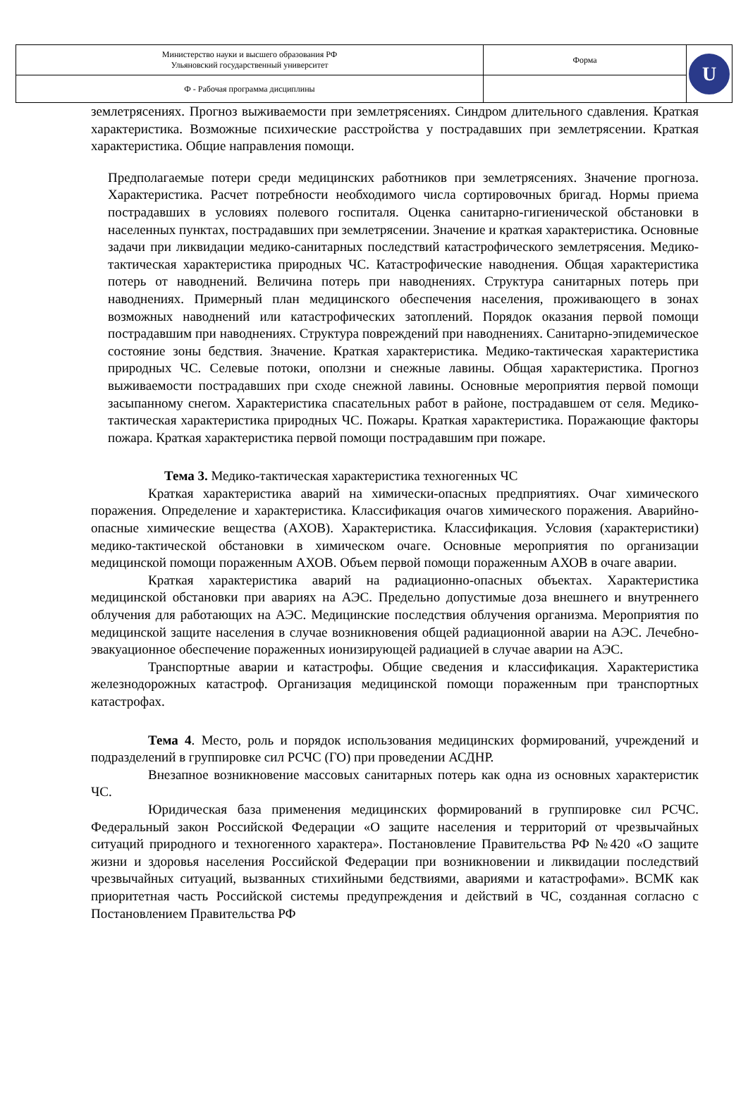| Министерство науки и высшего образования РФ Ульяновский государственный университет | Форма | U |
| Ф - Рабочая программа дисциплины | | |
землетрясениях. Прогноз выживаемости при землетрясениях. Синдром длительного сдавления. Краткая характеристика. Возможные психические расстройства у пострадавших при землетрясении. Краткая характеристика. Общие направления помощи.
Предполагаемые потери среди медицинских работников при землетрясениях. Значение прогноза. Характеристика. Расчет потребности необходимого числа сортировочных бригад. Нормы приема пострадавших в условиях полевого госпиталя. Оценка санитарно-гигиенической обстановки в населенных пунктах, пострадавших при землетрясении. Значение и краткая характеристика. Основные задачи при ликвидации медико-санитарных последствий катастрофического землетрясения. Медико-тактическая характеристика природных ЧС. Катастрофические наводнения. Общая характеристика потерь от наводнений. Величина потерь при наводнениях. Структура санитарных потерь при наводнениях. Примерный план медицинского обеспечения населения, проживающего в зонах возможных наводнений или катастрофических затоплений. Порядок оказания первой помощи пострадавшим при наводнениях. Структура повреждений при наводнениях. Санитарно-эпидемическое состояние зоны бедствия. Значение. Краткая характеристика. Медико-тактическая характеристика природных ЧС. Селевые потоки, оползни и снежные лавины. Общая характеристика. Прогноз выживаемости пострадавших при сходе снежной лавины. Основные мероприятия первой помощи засыпанному снегом. Характеристика спасательных работ в районе, пострадавшем от селя. Медико-тактическая характеристика природных ЧС. Пожары. Краткая характеристика. Поражающие факторы пожара. Краткая характеристика первой помощи пострадавшим при пожаре.
Тема 3. Медико-тактическая характеристика техногенных ЧС
Краткая характеристика аварий на химически-опасных предприятиях. Очаг химического поражения. Определение и характеристика. Классификация очагов химического поражения. Аварийно-опасные химические вещества (АХОВ). Характеристика. Классификация. Условия (характеристики) медико-тактической обстановки в химическом очаге. Основные мероприятия по организации медицинской помощи пораженным АХОВ. Объем первой помощи пораженным АХОВ в очаге аварии.
Краткая характеристика аварий на радиационно-опасных объектах. Характеристика медицинской обстановки при авариях на АЭС. Предельно допустимые доза внешнего и внутреннего облучения для работающих на АЭС. Медицинские последствия облучения организма. Мероприятия по медицинской защите населения в случае возникновения общей радиационной аварии на АЭС. Лечебно-эвакуационное обеспечение пораженных ионизирующей радиацией в случае аварии на АЭС.
Транспортные аварии и катастрофы. Общие сведения и классификация. Характеристика железнодорожных катастроф. Организация медицинской помощи пораженным при транспортных катастрофах.
Тема 4. Место, роль и порядок использования медицинских формирований, учреждений и подразделений в группировке сил РСЧС (ГО) при проведении АСДНР.
Внезапное возникновение массовых санитарных потерь как одна из основных характеристик ЧС.
Юридическая база применения медицинских формирований в группировке сил РСЧС. Федеральный закон Российской Федерации «О защите населения и территорий от чрезвычайных ситуаций природного и техногенного характера». Постановление Правительства РФ №420 «О защите жизни и здоровья населения Российской Федерации при возникновении и ликвидации последствий чрезвычайных ситуаций, вызванных стихийными бедствиями, авариями и катастрофами». ВСМК как приоритетная часть Российской системы предупреждения и действий в ЧС, созданная согласно с Постановлением Правительства РФ